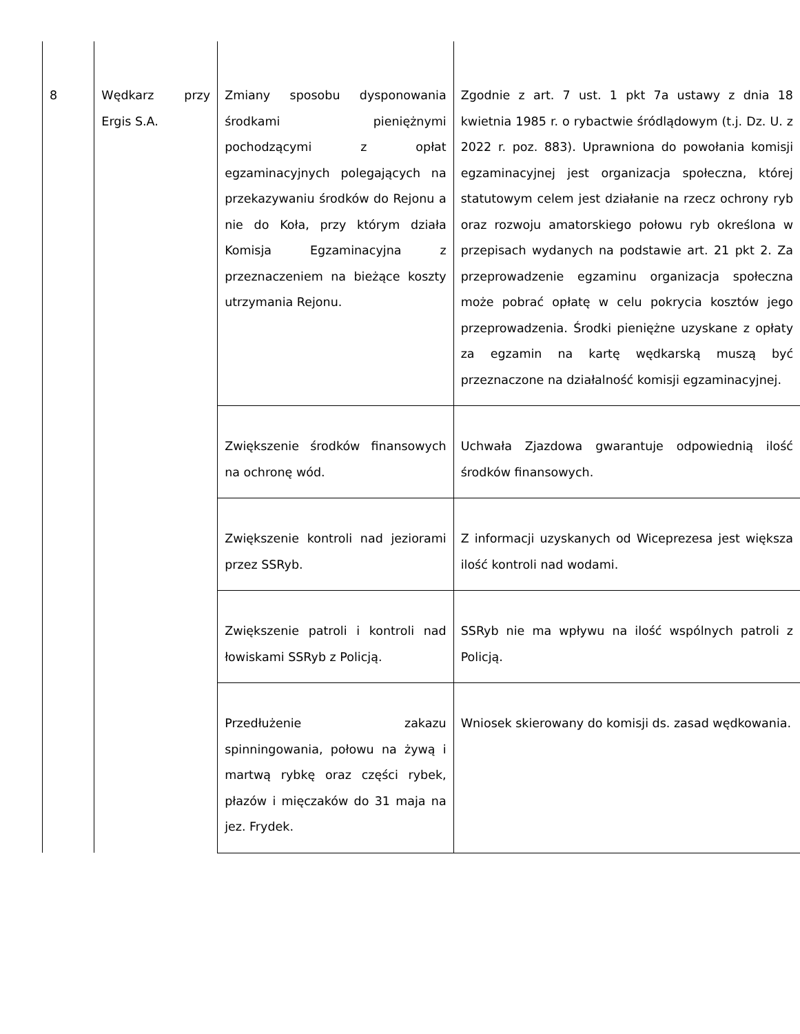| 8 | Wędkarz przy Ergis S.A. | Zmiany sposobu dysponowania środkami pieniężnymi pochodzącymi z opłat egzaminacyjnych polegających na przekazywaniu środków do Rejonu a nie do Koła, przy którym działa Komisja Egzaminacyjna z przeznaczeniem na bieżące koszty utrzymania Rejonu. | Zgodnie z art. 7 ust. 1 pkt 7a ustawy z dnia 18 kwietnia 1985 r. o rybactwie śródlądowym (t.j. Dz. U. z 2022 r. poz. 883). Uprawniona do powołania komisji egzaminacyjnej jest organizacja społeczna, której statutowym celem jest działanie na rzecz ochrony ryb oraz rozwoju amatorskiego połowu ryb określona w przepisach wydanych na podstawie art. 21 pkt 2. Za przeprowadzenie egzaminu organizacja społeczna może pobrać opłatę w celu pokrycia kosztów jego przeprowadzenia. Środki pieniężne uzyskane z opłaty za egzamin na kartę wędkarską muszą być przeznaczone na działalność komisji egzaminacyjnej. |
| | | Zwiększenie środków finansowych na ochronę wód. | Uchwała Zjazdowa gwarantuje odpowiednią ilość środków finansowych. |
| | | Zwiększenie kontroli nad jeziorami przez SSRyb. | Z informacji uzyskanych od Wiceprezesa jest większa ilość kontroli nad wodami. |
| | | Zwiększenie patroli i kontroli nad łowiskami SSRyb z Policją. | SSRyb nie ma wpływu na ilość wspólnych patroli z Policją. |
| | | Przedłużenie zakazu spinningowania, połowu na żywą i martwą rybkę oraz części rybek, płazów i mięczaków do 31 maja na jez. Frydek. | Wniosek skierowany do komisji ds. zasad wędkowania. |